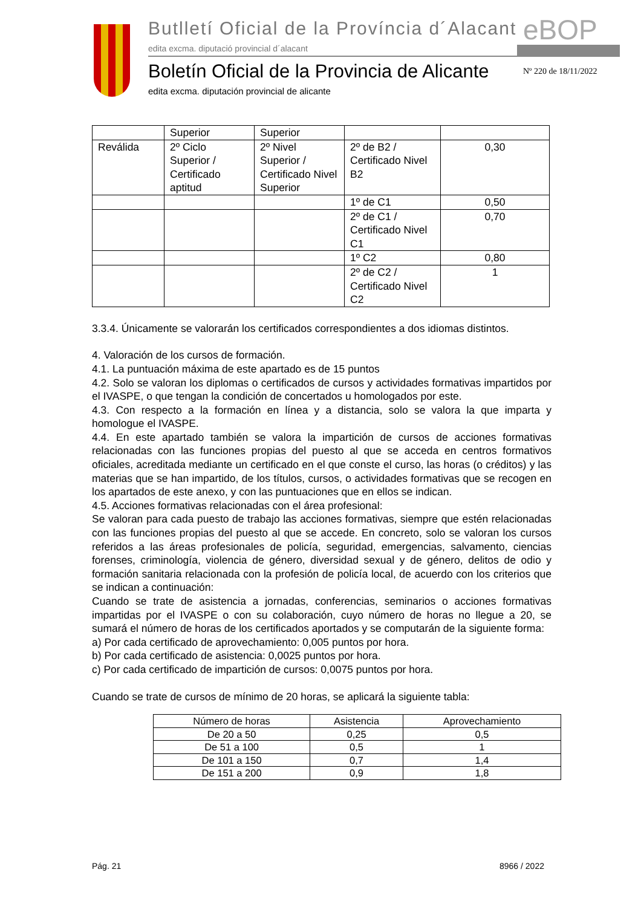Butlletí Oficial de la Província d´Alacant
edita excma. diputació provincial d´alacant
eBOP
Boletín Oficial de la Provincia de Alicante
edita excma. diputación provincial de alicante
Nº 220 de 18/11/2022
| | Superior | Superior | | |
| Reválida | 2º Ciclo Superior / Certificado aptitud | 2º Nivel Superior / Certificado Nivel Superior | 2º de B2 / Certificado Nivel B2 | 0,30 |
| | | | 1º de C1 | 0,50 |
| | | | 2º de C1 / Certificado Nivel C1 | 0,70 |
| | | | 1º C2 | 0,80 |
| | | | 2º de C2 / Certificado Nivel C2 | 1 |
3.3.4. Únicamente se valorarán los certificados correspondientes a dos idiomas distintos.
4. Valoración de los cursos de formación.
4.1. La puntuación máxima de este apartado es de 15 puntos
4.2. Solo se valoran los diplomas o certificados de cursos y actividades formativas impartidos por el IVASPE, o que tengan la condición de concertados u homologados por este.
4.3. Con respecto a la formación en línea y a distancia, solo se valora la que imparta y homologue el IVASPE.
4.4. En este apartado también se valora la impartición de cursos de acciones formativas relacionadas con las funciones propias del puesto al que se acceda en centros formativos oficiales, acreditada mediante un certificado en el que conste el curso, las horas (o créditos) y las materias que se han impartido, de los títulos, cursos, o actividades formativas que se recogen en los apartados de este anexo, y con las puntuaciones que en ellos se indican.
4.5. Acciones formativas relacionadas con el área profesional:
Se valoran para cada puesto de trabajo las acciones formativas, siempre que estén relacionadas con las funciones propias del puesto al que se accede. En concreto, solo se valoran los cursos referidos a las áreas profesionales de policía, seguridad, emergencias, salvamento, ciencias forenses, criminología, violencia de género, diversidad sexual y de género, delitos de odio y formación sanitaria relacionada con la profesión de policía local, de acuerdo con los criterios que se indican a continuación:
Cuando se trate de asistencia a jornadas, conferencias, seminarios o acciones formativas impartidas por el IVASPE o con su colaboración, cuyo número de horas no llegue a 20, se sumará el número de horas de los certificados aportados y se computarán de la siguiente forma:
a) Por cada certificado de aprovechamiento: 0,005 puntos por hora.
b) Por cada certificado de asistencia: 0,0025 puntos por hora.
c) Por cada certificado de impartición de cursos: 0,0075 puntos por hora.
Cuando se trate de cursos de mínimo de 20 horas, se aplicará la siguiente tabla:
| Número de horas | Asistencia | Aprovechamiento |
| --- | --- | --- |
| De 20 a 50 | 0,25 | 0,5 |
| De 51 a 100 | 0,5 | 1 |
| De 101 a 150 | 0,7 | 1,4 |
| De 151 a 200 | 0,9 | 1,8 |
Pág. 21 8966 / 2022